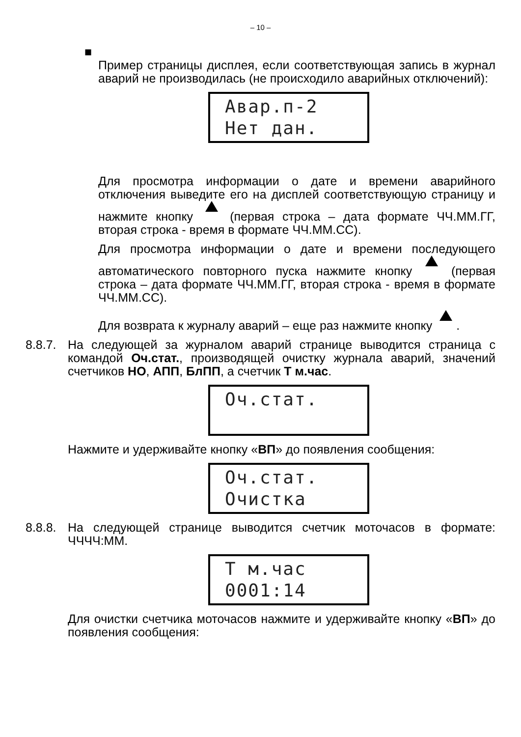– 10 –
■
Пример страницы дисплея, если соответствующая запись в журнал аварий не производилась (не происходило аварийных отключений):
Авар.п-2
Нет дан.
Для просмотра информации о дате и времени аварийного отключения выведите его на дисплей соответствующую страницу и нажмите кнопку (первая строка – дата формате ЧЧ.ММ.ГГ, вторая строка - время в формате ЧЧ.ММ.СС).
Для просмотра информации о дате и времени последующего автоматического повторного пуска нажмите кнопку (первая строка – дата формате ЧЧ.ММ.ГГ, вторая строка - время в формате ЧЧ.ММ.СС).
Для возврата к журналу аварий – еще раз нажмите кнопку .
8.8.7. На следующей за журналом аварий странице выводится страница с командой Оч.стат., производящей очистку журнала аварий, значений счетчиков НО, АПП, БлПП, а счетчик Т м.час.
Оч.стат.
Нажмите и удерживайте кнопку «ВП» до появления сообщения:
Оч.стат.
Очистка
8.8.8. На следующей странице выводится счетчик моточасов в формате: ЧЧЧЧ:ММ.
Т м.час
0001:14
Для очистки счетчика моточасов нажмите и удерживайте кнопку «ВП» до появления сообщения: